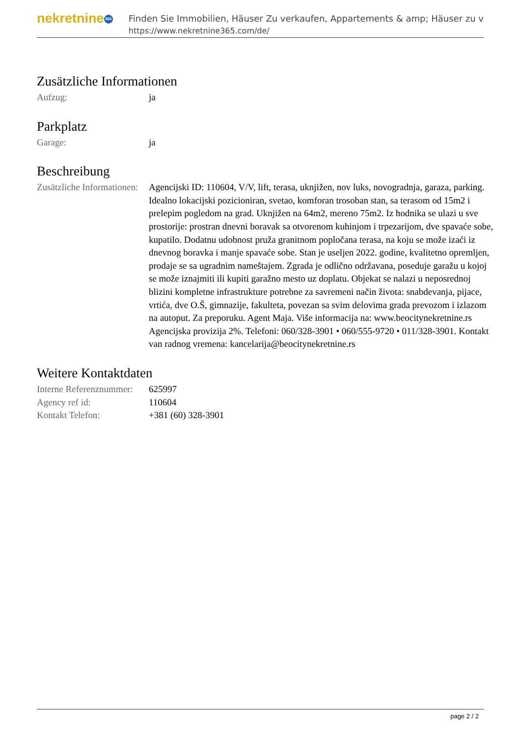nekretnine 365
Finden Sie Immobilien, Häuser Zu verkaufen, Appartements & amp; Häuser zu v
https://www.nekretnine365.com/de/
Zusätzliche Informationen
| Aufzug: | ja |
Parkplatz
| Garage: | ja |
Beschreibung
| Zusätzliche Informationen: | Agencijski ID: 110604, V/V, lift, terasa, uknjižen, nov luks, novogradnja, garaza, parking. Idealno lokacijski pozicioniran, svetao, komforan trosoban stan, sa terasom od 15m2 i prelepim pogledom na grad. Uknjižen na 64m2, mereno 75m2. Iz hodnika se ulazi u sve prostorije: prostran dnevni boravak sa otvorenom kuhinjom i trpezarijom, dve spavaće sobe, kupatilo. Dodatnu udobnost pruža granitnom popločana terasa, na koju se može izaći iz dnevnog boravka i manje spavaće sobe. Stan je useljen 2022. godine, kvalitetno opremljen, prodaje se sa ugradnim nameštajem. Zgrada je odlično održavana, poseduje garažu u kojoj se može iznajmiti ili kupiti garažno mesto uz doplatu. Objekat se nalazi u neposrednoj blizini kompletne infrastrukture potrebne za savremeni način života: snabdevanja, pijace, vrtića, dve O.Š, gimnazije, fakulteta, povezan sa svim delovima grada prevozom i izlazom na autoput. Za preporuku. Agent Maja. Više informacija na: www.beocitynekretnine.rs Agencijska provizija 2%. Telefoni: 060/328-3901 • 060/555-9720 • 011/328-3901. Kontakt van radnog vremena: kancelarija@beocitynekretnine.rs |
Weitere Kontaktdaten
| Interne Referenznummer: | 625997 |
| Agency ref id: | 110604 |
| Kontakt Telefon: | +381 (60) 328-3901 |
page 2 / 2